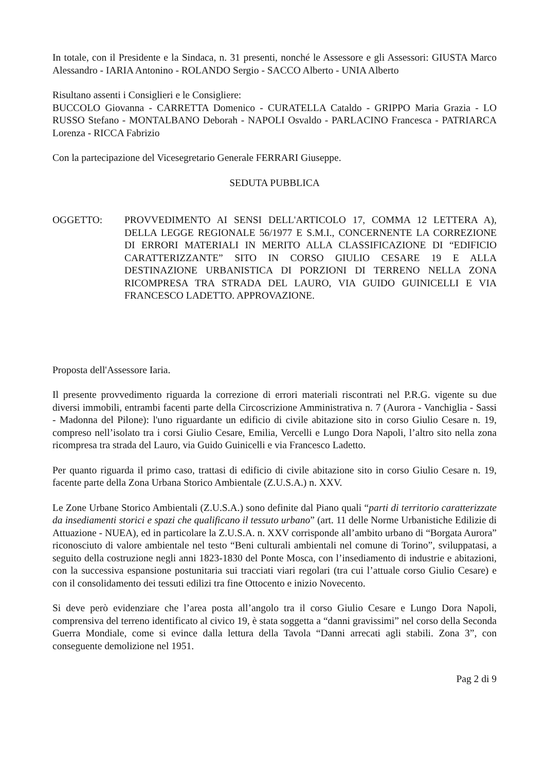In totale, con il Presidente e la Sindaca, n. 31 presenti, nonché le Assessore e gli Assessori: GIUSTA Marco Alessandro - IARIA Antonino - ROLANDO Sergio - SACCO Alberto - UNIA Alberto
Risultano assenti i Consiglieri e le Consigliere:
BUCCOLO Giovanna - CARRETTA Domenico - CURATELLA Cataldo - GRIPPO Maria Grazia - LO RUSSO Stefano - MONTALBANO Deborah - NAPOLI Osvaldo - PARLACINO Francesca - PATRIARCA Lorenza - RICCA Fabrizio
Con la partecipazione del Vicesegretario Generale FERRARI Giuseppe.
SEDUTA PUBBLICA
OGGETTO: PROVVEDIMENTO AI SENSI DELL'ARTICOLO 17, COMMA 12 LETTERA A), DELLA LEGGE REGIONALE 56/1977 E S.M.I., CONCERNENTE LA CORREZIONE DI ERRORI MATERIALI IN MERITO ALLA CLASSIFICAZIONE DI “EDIFICIO CARATTERIZZANTE” SITO IN CORSO GIULIO CESARE 19 E ALLA DESTINAZIONE URBANISTICA DI PORZIONI DI TERRENO NELLA ZONA RICOMPRESA TRA STRADA DEL LAURO, VIA GUIDO GUINICELLI E VIA FRANCESCO LADETTO. APPROVAZIONE.
Proposta dell'Assessore Iaria.
Il presente provvedimento riguarda la correzione di errori materiali riscontrati nel P.R.G. vigente su due diversi immobili, entrambi facenti parte della Circoscrizione Amministrativa n. 7 (Aurora - Vanchiglia - Sassi - Madonna del Pilone): l'uno riguardante un edificio di civile abitazione sito in corso Giulio Cesare n. 19, compreso nell’isolato tra i corsi Giulio Cesare, Emilia, Vercelli e Lungo Dora Napoli, l’altro sito nella zona ricompresa tra strada del Lauro, via Guido Guinicelli e via Francesco Ladetto.
Per quanto riguarda il primo caso, trattasi di edificio di civile abitazione sito in corso Giulio Cesare n. 19, facente parte della Zona Urbana Storico Ambientale (Z.U.S.A.) n. XXV.
Le Zone Urbane Storico Ambientali (Z.U.S.A.) sono definite dal Piano quali “parti di territorio caratterizzate da insediamenti storici e spazi che qualificano il tessuto urbano” (art. 11 delle Norme Urbanistiche Edilizie di Attuazione - NUEA), ed in particolare la Z.U.S.A. n. XXV corrisponde all’ambito urbano di “Borgata Aurora” riconosciuto di valore ambientale nel testo “Beni culturali ambientali nel comune di Torino”, sviluppatasi, a seguito della costruzione negli anni 1823-1830 del Ponte Mosca, con l’insediamento di industrie e abitazioni, con la successiva espansione postunitaria sui tracciati viari regolari (tra cui l’attuale corso Giulio Cesare) e con il consolidamento dei tessuti edilizi tra fine Ottocento e inizio Novecento.
Si deve però evidenziare che l’area posta all’angolo tra il corso Giulio Cesare e Lungo Dora Napoli, comprensiva del terreno identificato al civico 19, è stata soggetta a “danni gravissimi” nel corso della Seconda Guerra Mondiale, come si evince dalla lettura della Tavola “Danni arrecati agli stabili. Zona 3”, con conseguente demolizione nel 1951.
Pag 2 di 9